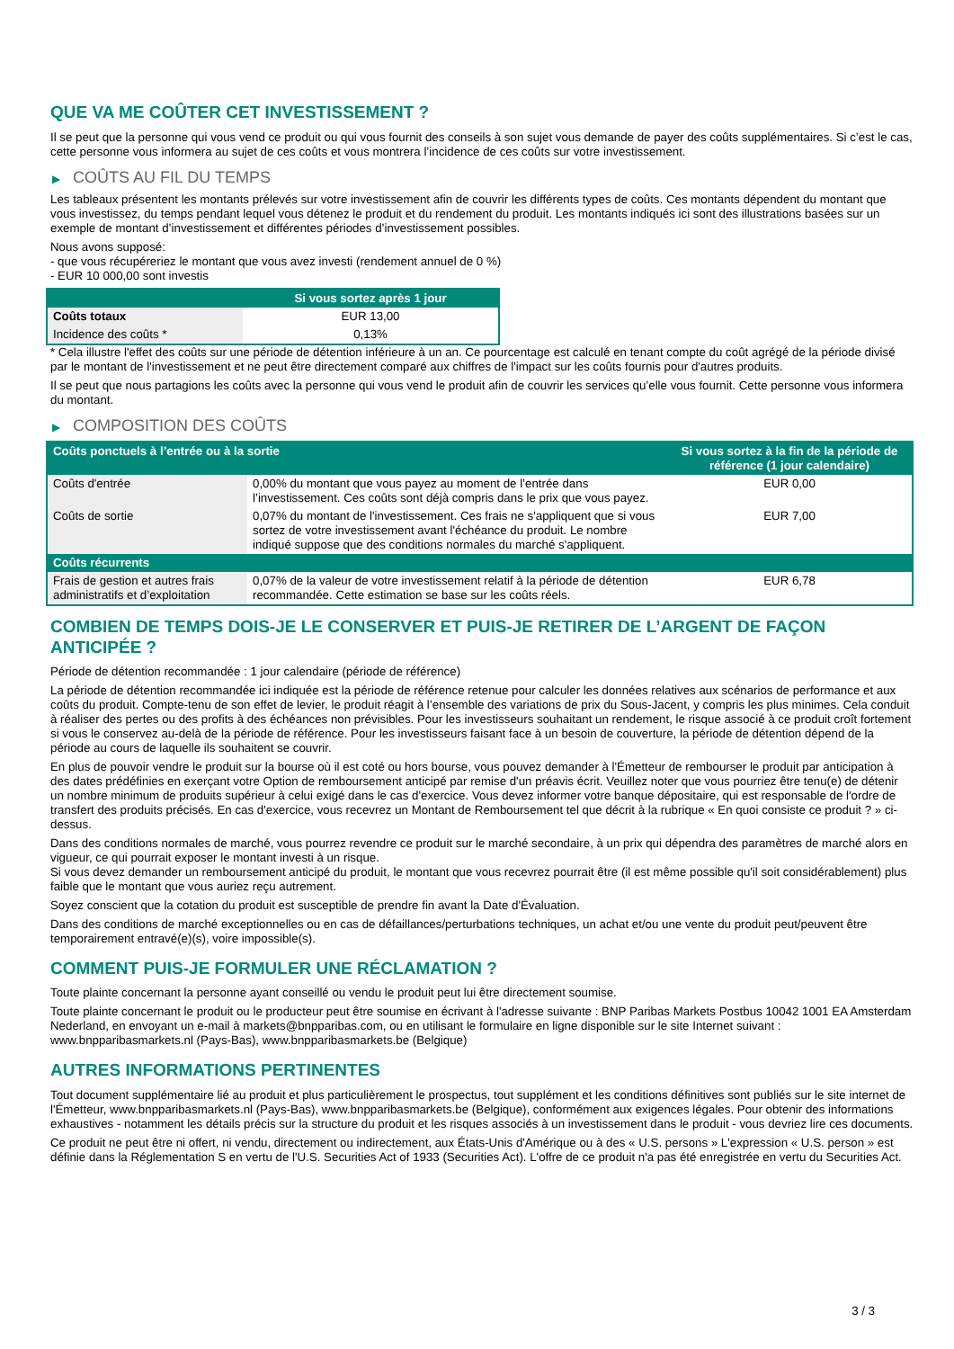QUE VA ME COÛTER CET INVESTISSEMENT ?
Il se peut que la personne qui vous vend ce produit ou qui vous fournit des conseils à son sujet vous demande de payer des coûts supplémentaires. Si c’est le cas, cette personne vous informera au sujet de ces coûts et vous montrera l’incidence de ces coûts sur votre investissement.
▶ COÛTS AU FIL DU TEMPS
Les tableaux présentent les montants prélevés sur votre investissement afin de couvrir les différents types de coûts. Ces montants dépendent du montant que vous investissez, du temps pendant lequel vous détenez le produit et du rendement du produit. Les montants indiqués ici sont des illustrations basées sur un exemple de montant d’investissement et différentes périodes d’investissement possibles.
Nous avons supposé:
- que vous récupéreriez le montant que vous avez investi (rendement annuel de 0 %)
- EUR 10 000,00 sont investis
| | Si vous sortez après 1 jour |
| --- | --- |
| Coûts totaux | EUR 13,00 |
| Incidence des coûts * | 0,13% |
* Cela illustre l'effet des coûts sur une période de détention inférieure à un an. Ce pourcentage est calculé en tenant compte du coût agrégé de la période divisé par le montant de l'investissement et ne peut être directement comparé aux chiffres de l'impact sur les coûts fournis pour d'autres produits.
Il se peut que nous partagions les coûts avec la personne qui vous vend le produit afin de couvrir les services qu’elle vous fournit. Cette personne vous informera du montant.
▶ COMPOSITION DES COÛTS
| Coûts ponctuels à l’entrée ou à la sortie | | Si vous sortez à la fin de la période de référence (1 jour calendaire) |
| --- | --- | --- |
| Coûts d'entrée | 0,00% du montant que vous payez au moment de l’entrée dans l’investissement. Ces coûts sont déjà compris dans le prix que vous payez. | EUR 0,00 |
| Coûts de sortie | 0,07% du montant de l'investissement. Ces frais ne s'appliquent que si vous sortez de votre investissement avant l'échéance du produit. Le nombre indiqué suppose que des conditions normales du marché s'appliquent. | EUR 7,00 |
| Coûts récurrents | | |
| Frais de gestion et autres frais administratifs et d’exploitation | 0,07% de la valeur de votre investissement relatif à la période de détention recommandée. Cette estimation se base sur les coûts réels. | EUR 6,78 |
COMBIEN DE TEMPS DOIS-JE LE CONSERVER ET PUIS-JE RETIRER DE L’ARGENT DE FAÇON ANTICIPÉE ?
Période de détention recommandée : 1 jour calendaire (période de référence)
La période de détention recommandée ici indiquée est la période de référence retenue pour calculer les données relatives aux scénarios de performance et aux coûts du produit. Compte-tenu de son effet de levier, le produit réagit à l’ensemble des variations de prix du Sous-Jacent, y compris les plus minimes. Cela conduit à réaliser des pertes ou des profits à des échéances non prévisibles. Pour les investisseurs souhaitant un rendement, le risque associé à ce produit croît fortement si vous le conservez au-delà de la période de référence. Pour les investisseurs faisant face à un besoin de couverture, la période de détention dépend de la période au cours de laquelle ils souhaitent se couvrir.
En plus de pouvoir vendre le produit sur la bourse où il est coté ou hors bourse, vous pouvez demander à l'Émetteur de rembourser le produit par anticipation à des dates prédéfinies en exerçant votre Option de remboursement anticipé par remise d'un préavis écrit. Veuillez noter que vous pourriez être tenu(e) de détenir un nombre minimum de produits supérieur à celui exigé dans le cas d'exercice. Vous devez informer votre banque dépositaire, qui est responsable de l'ordre de transfert des produits précisés. En cas d'exercice, vous recevrez un Montant de Remboursement tel que décrit à la rubrique « En quoi consiste ce produit ? » ci-dessus.
Dans des conditions normales de marché, vous pourrez revendre ce produit sur le marché secondaire, à un prix qui dépendra des paramètres de marché alors en vigueur, ce qui pourrait exposer le montant investi à un risque.
Si vous devez demander un remboursement anticipé du produit, le montant que vous recevrez pourrait être (il est même possible qu'il soit considérablement) plus faible que le montant que vous auriez reçu autrement.
Soyez conscient que la cotation du produit est susceptible de prendre fin avant la Date d'Évaluation.
Dans des conditions de marché exceptionnelles ou en cas de défaillances/perturbations techniques, un achat et/ou une vente du produit peut/peuvent être temporairement entravé(e)(s), voire impossible(s).
COMMENT PUIS-JE FORMULER UNE RÉCLAMATION ?
Toute plainte concernant la personne ayant conseillé ou vendu le produit peut lui être directement soumise.
Toute plainte concernant le produit ou le producteur peut être soumise en écrivant à l'adresse suivante : BNP Paribas Markets Postbus 10042 1001 EA Amsterdam Nederland, en envoyant un e-mail à markets@bnpparibas.com, ou en utilisant le formulaire en ligne disponible sur le site Internet suivant : www.bnpparibasmarkets.nl (Pays-Bas), www.bnpparibasmarkets.be (Belgique)
AUTRES INFORMATIONS PERTINENTES
Tout document supplémentaire lié au produit et plus particulièrement le prospectus, tout supplément et les conditions définitives sont publiés sur le site internet de l'Émetteur, www.bnpparibasmarkets.nl (Pays-Bas), www.bnpparibasmarkets.be (Belgique), conformément aux exigences légales. Pour obtenir des informations exhaustives - notamment les détails précis sur la structure du produit et les risques associés à un investissement dans le produit - vous devriez lire ces documents.
Ce produit ne peut être ni offert, ni vendu, directement ou indirectement, aux États-Unis d'Amérique ou à des « U.S. persons » L'expression « U.S. person » est définie dans la Réglementation S en vertu de l'U.S. Securities Act of 1933 (Securities Act). L'offre de ce produit n'a pas été enregistrée en vertu du Securities Act.
3 / 3